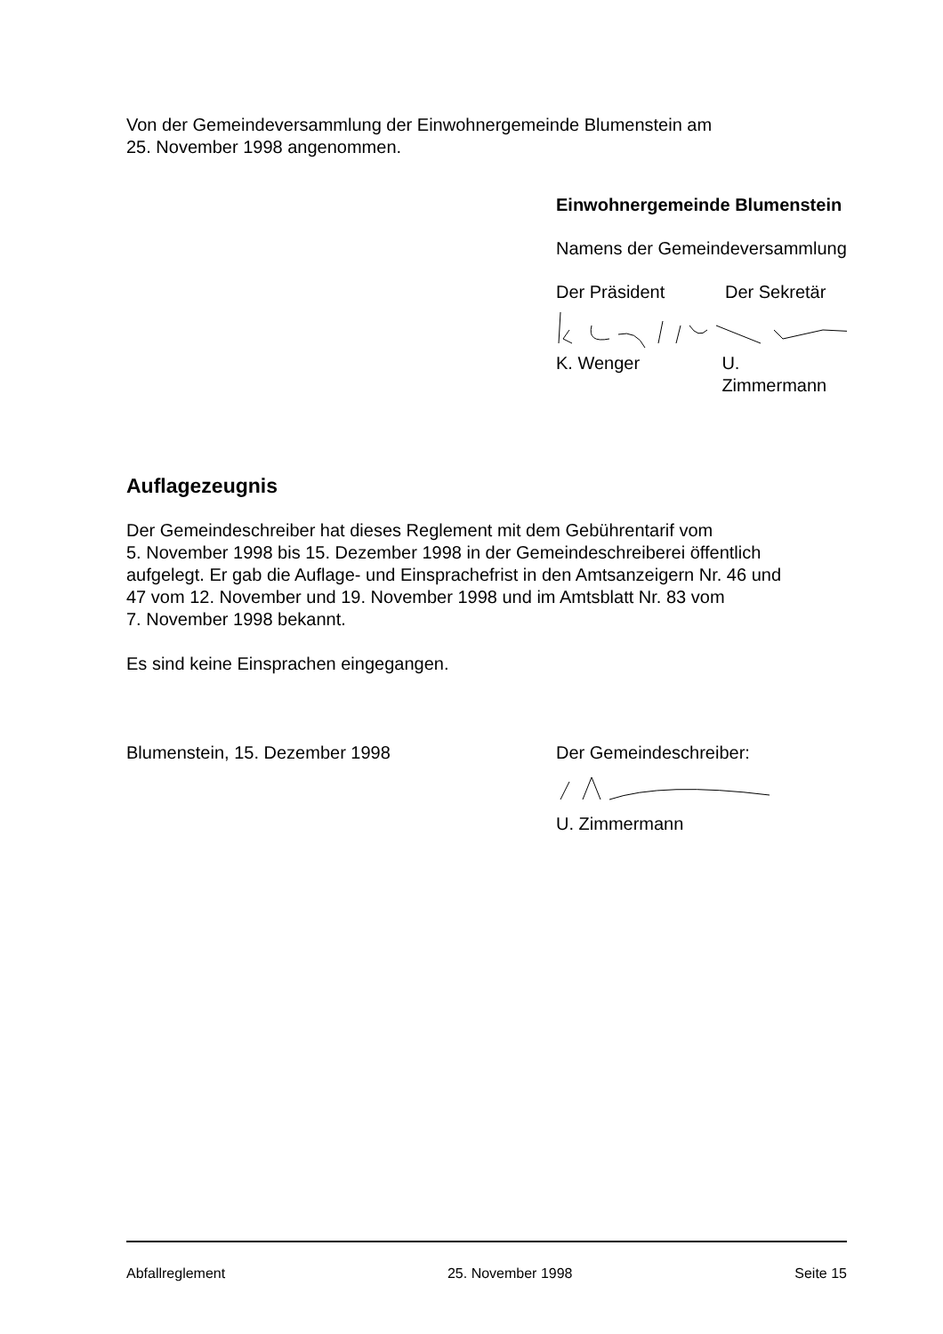Von der Gemeindeversammlung der Einwohnergemeinde Blumenstein am
25. November 1998 angenommen.
Einwohnergemeinde Blumenstein
Namens der Gemeindeversammlung
Der Präsident Der Sekretär
K. Wenger U. Zimmermann
Auflagezeugnis
Der Gemeindeschreiber hat dieses Reglement mit dem Gebührentarif vom
5. November 1998 bis 15. Dezember 1998 in der Gemeindeschreiberei öffentlich
aufgelegt. Er gab die Auflage- und Einsprachefrist in den Amtsanzeigern Nr. 46 und
47 vom 12. November und 19. November 1998 und im Amtsblatt Nr. 83 vom
7. November 1998 bekannt.
Es sind keine Einsprachen eingegangen.
Blumenstein, 15. Dezember 1998 Der Gemeindeschreiber:
U. Zimmermann
Abfallreglement 25. November 1998 Seite 15